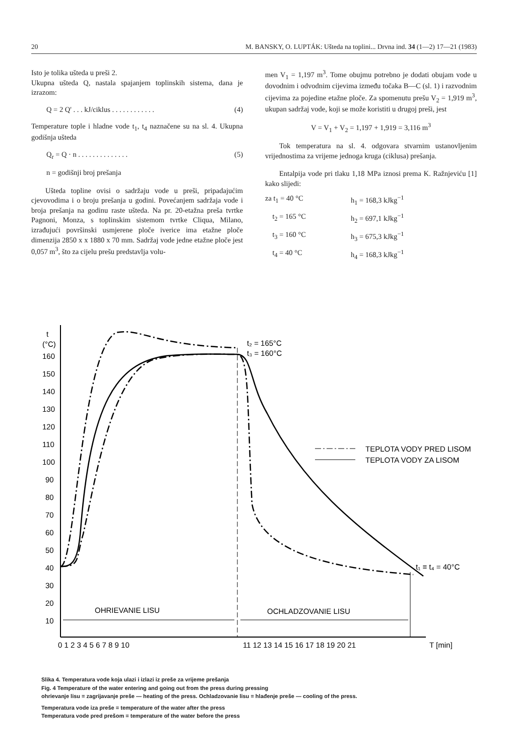20 M. BANSKY, O. LUPTÁK: Ušteda na toplini... Drvna ind. 34 (1—2) 17—21 (1983)
Isto je tolika ušteda u preši 2.
Ukupna ušteda Q, nastala spajanjem toplinskih sistema, dana je izrazom:
Q = 2 Q' . . . kJ/ciklus . . . . . . . . . . . . (4)
Temperature tople i hladne vode t<sub>1</sub>, t<sub>4</sub> naznačene su na sl. 4. Ukupna godišnja ušteda
Q<sub>r</sub> = Q · n . . . . . . . . . . . . . . (5)
n = godišnji broj prešanja
Ušteda topline ovisi o sadržaju vode u preši, pripadajućim cjevovodima i o broju prešanja u godini. Povećanjem sadržaja vode i broja prešanja na godinu raste ušteda. Na pr. 20-etažna preša tvrtke Pagnoni, Monza, s toplinskim sistemom tvrtke Cliqua, Milano, izrađujući površinski usmjerene ploče iverice ima etažne ploče dimenzija 2850 x x 1880 x 70 mm. Sadržaj vode jedne etažne ploče jest 0,057 m<sup>3</sup>, što za cijelu prešu predstavlja volu-
men V<sub>1</sub> = 1,197 m<sup>3</sup>. Tome obujmu potrebno je dodati obujam vode u dovodnim i odvodnim cijevima između točaka B—C (sl. 1) i razvodnim cijevima za pojedine etažne ploče. Za spomenutu prešu V<sub>2</sub> = 1,919 m<sup>3</sup>, ukupan sadržaj vode, koji se može koristiti u drugoj preši, jest
V = V<sub>1</sub> + V<sub>2</sub> = 1,197 + 1,919 = 3,116 m<sup>3</sup>
Tok temperatura na sl. 4. odgovara stvarnim ustanovljenim vrijednostima za vrijeme jednoga kruga (ciklusa) prešanja.
Entalpija vode pri tlaku 1,18 MPa iznosi prema K. Ražnjeviću [1] kako slijedi:
za t<sub>1</sub> = 40 °C h<sub>1</sub> = 168,3 kJkg<sup>−1</sup> t<sub>2</sub> = 165 °C h<sub>2</sub> = 697,1 kJkg<sup>−1</sup> t<sub>3</sub> = 160 °C h<sub>3</sub> = 675,3 kJkg<sup>−1</sup> t<sub>4</sub> = 40 °C h<sub>4</sub> = 168,3 kJkg<sup>−1</sup>
t
(°C)
160
150
140
130
120
110
100
90
80
70
60
50
40
30
20
10
0 1 2 3 4 5 6 7 8 9 10
11 12 13 14 15 16 17 18 19 20 21
T [min]
t₂ = 165°C
t₃ = 160°C
t₁ ≡ t₄ = 40°C
OHRIEVANIE LISU
OCHLADZOVANIE LISU
TEPLOTA VODY PRED LISOM
TEPLOTA VODY ZA LISOM
Slika 4. Temperatura vode koja ulazi i izlazi iz preše za vrijeme prešanja
Fig. 4 Temperature of the water entering and going out from the press during pressing
ohrievanje lisu = zagrijavanje preše — heating of the press. Ochladzovanie lisu = hlađenje preše — cooling of the press.
Temperatura vode iza preše = temperature of the water after the press
Temperatura vode pred prešom = temperature of the water before the press